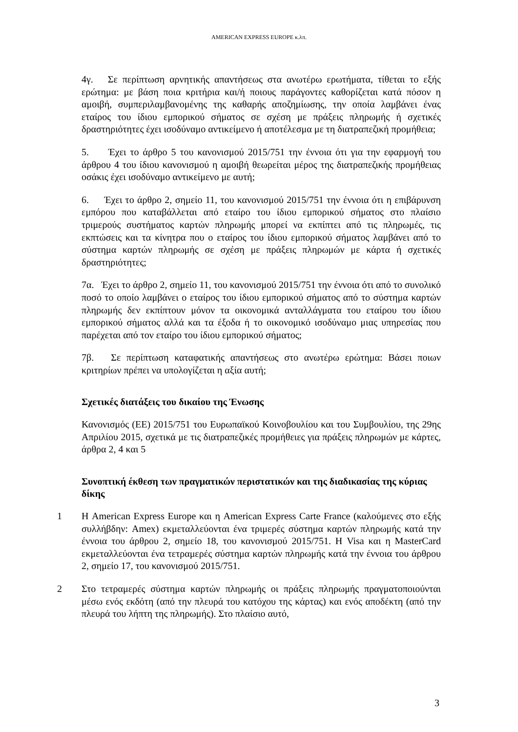AMERICAN EXPRESS EUROPE κ.λπ.
4γ. Σε περίπτωση αρνητικής απαντήσεως στα ανωτέρω ερωτήματα, τίθεται το εξής ερώτημα: με βάση ποια κριτήρια και/ή ποιους παράγοντες καθορίζεται κατά πόσον η αμοιβή, συμπεριλαμβανομένης της καθαρής αποζημίωσης, την οποία λαμβάνει ένας εταίρος του ίδιου εμπορικού σήματος σε σχέση με πράξεις πληρωμής ή σχετικές δραστηριότητες έχει ισοδύναμο αντικείμενο ή αποτέλεσμα με τη διατραπεζική προμήθεια;
5. Έχει το άρθρο 5 του κανονισμού 2015/751 την έννοια ότι για την εφαρμογή του άρθρου 4 του ίδιου κανονισμού η αμοιβή θεωρείται μέρος της διατραπεζικής προμήθειας οσάκις έχει ισοδύναμο αντικείμενο με αυτή;
6. Έχει το άρθρο 2, σημείο 11, του κανονισμού 2015/751 την έννοια ότι η επιβάρυνση εμπόρου που καταβάλλεται από εταίρο του ίδιου εμπορικού σήματος στο πλαίσιο τριμερούς συστήματος καρτών πληρωμής μπορεί να εκπίπτει από τις πληρωμές, τις εκπτώσεις και τα κίνητρα που ο εταίρος του ίδιου εμπορικού σήματος λαμβάνει από το σύστημα καρτών πληρωμής σε σχέση με πράξεις πληρωμών με κάρτα ή σχετικές δραστηριότητες;
7α. Έχει το άρθρο 2, σημείο 11, του κανονισμού 2015/751 την έννοια ότι από το συνολικό ποσό το οποίο λαμβάνει ο εταίρος του ίδιου εμπορικού σήματος από το σύστημα καρτών πληρωμής δεν εκπίπτουν μόνον τα οικονομικά ανταλλάγματα του εταίρου του ίδιου εμπορικού σήματος αλλά και τα έξοδα ή το οικονομικό ισοδύναμο μιας υπηρεσίας που παρέχεται από τον εταίρο του ίδιου εμπορικού σήματος;
7β. Σε περίπτωση καταφατικής απαντήσεως στο ανωτέρω ερώτημα: Βάσει ποιων κριτηρίων πρέπει να υπολογίζεται η αξία αυτή;
Σχετικές διατάξεις του δικαίου της Ένωσης
Κανονισμός (ΕΕ) 2015/751 του Ευρωπαϊκού Κοινοβουλίου και του Συμβουλίου, της 29ης Απριλίου 2015, σχετικά με τις διατραπεζικές προμήθειες για πράξεις πληρωμών με κάρτες, άρθρα 2, 4 και 5
Συνοπτική έκθεση των πραγματικών περιστατικών και της διαδικασίας της κύριας δίκης
1 Η American Express Europe και η American Express Carte France (καλούμενες στο εξής συλλήβδην: Amex) εκμεταλλεύονται ένα τριμερές σύστημα καρτών πληρωμής κατά την έννοια του άρθρου 2, σημείο 18, του κανονισμού 2015/751. Η Visa και η MasterCard εκμεταλλεύονται ένα τετραμερές σύστημα καρτών πληρωμής κατά την έννοια του άρθρου 2, σημείο 17, του κανονισμού 2015/751.
2 Στο τετραμερές σύστημα καρτών πληρωμής οι πράξεις πληρωμής πραγματοποιούνται μέσω ενός εκδότη (από την πλευρά του κατόχου της κάρτας) και ενός αποδέκτη (από την πλευρά του λήπτη της πληρωμής). Στο πλαίσιο αυτό,
3